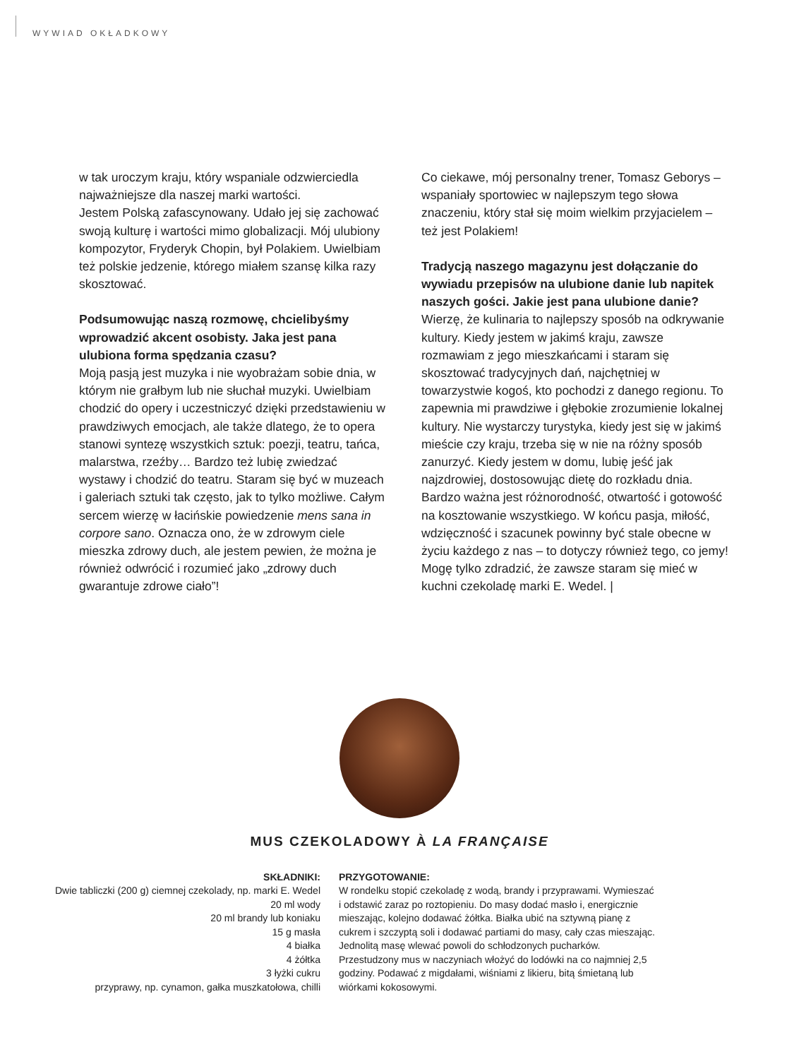WYWIAD OKŁADKOWY
w tak uroczym kraju, który wspaniale odzwierciedla najważniejsze dla naszej marki wartości.
Jestem Polską zafascynowany. Udało jej się zachować swoją kulturę i wartości mimo globalizacji. Mój ulubiony kompozytor, Fryderyk Chopin, był Polakiem. Uwielbiam też polskie jedzenie, którego miałem szansę kilka razy skosztować.
Podsumowując naszą rozmowę, chcielibyśmy wprowadzić akcent osobisty. Jaka jest pana ulubiona forma spędzania czasu?
Moją pasją jest muzyka i nie wyobrażam sobie dnia, w którym nie grałbym lub nie słuchał muzyki. Uwielbiam chodzić do opery i uczestniczyć dzięki przedstawieniu w prawdziwych emocjach, ale także dlatego, że to opera stanowi syntezę wszystkich sztuk: poezji, teatru, tańca, malarstwa, rzeźby… Bardzo też lubię zwiedzać wystawy i chodzić do teatru. Staram się być w muzeach i galeriach sztuki tak często, jak to tylko możliwe. Całym sercem wierzę w łacińskie powiedzenie mens sana in corpore sano. Oznacza ono, że w zdrowym ciele mieszka zdrowy duch, ale jestem pewien, że można je również odwrócić i rozumieć jako „zdrowy duch gwarantuje zdrowe ciało”!
Co ciekawe, mój personalny trener, Tomasz Geborys – wspaniały sportowiec w najlepszym tego słowa znaczeniu, który stał się moim wielkim przyjacielem – też jest Polakiem!
Tradycją naszego magazynu jest dołączanie do wywiadu przepisów na ulubione danie lub napitek naszych gości. Jakie jest pana ulubione danie?
Wierzę, że kulinaria to najlepszy sposób na odkrywanie kultury. Kiedy jestem w jakimś kraju, zawsze rozmawiam z jego mieszkańcami i staram się skosztować tradycyjnych dań, najchętniej w towarzystwie kogoś, kto pochodzi z danego regionu. To zapewnia mi prawdziwe i głębokie zrozumienie lokalnej kultury. Nie wystarczy turystyka, kiedy jest się w jakimś mieście czy kraju, trzeba się w nie na różny sposób zanurzyć. Kiedy jestem w domu, lubię jeść jak najzdrowiej, dostosowując dietę do rozkładu dnia. Bardzo ważna jest różnorodność, otwartość i gotowość na kosztowanie wszystkiego. W końcu pasja, miłość, wdzięczność i szacunek powinny być stale obecne w życiu każdego z nas – to dotyczy również tego, co jemy! Mogę tylko zdradzić, że zawsze staram się mieć w kuchni czekoladę marki E. Wedel. |
MUS CZEKOLADOWY À LA FRANÇAISE
SKŁADNIKI:
Dwie tabliczki (200 g) ciemnej czekolady, np. marki E. Wedel
20 ml wody
20 ml brandy lub koniaku
15 g masła
4 białka
4 żółtka
3 łyżki cukru
przyprawy, np. cynamon, gałka muszkatołowa, chilli
PRZYGOTOWANIE:
W rondelku stopić czekoladę z wodą, brandy i przyprawami. Wymieszać i odstawić zaraz po roztopieniu. Do masy dodać masło i, energicznie mieszając, kolejno dodawać żółtka. Białka ubić na sztywną pianę z cukrem i szczyptą soli i dodawać partiami do masy, cały czas mieszając. Jednolitą masę wlewać powoli do schłodzonych pucharków. Przestudzony mus w naczyniach włożyć do lodówki na co najmniej 2,5 godziny. Podawać z migdałami, wiśniami z likieru, bitą śmietaną lub wiórkami kokosowymi.